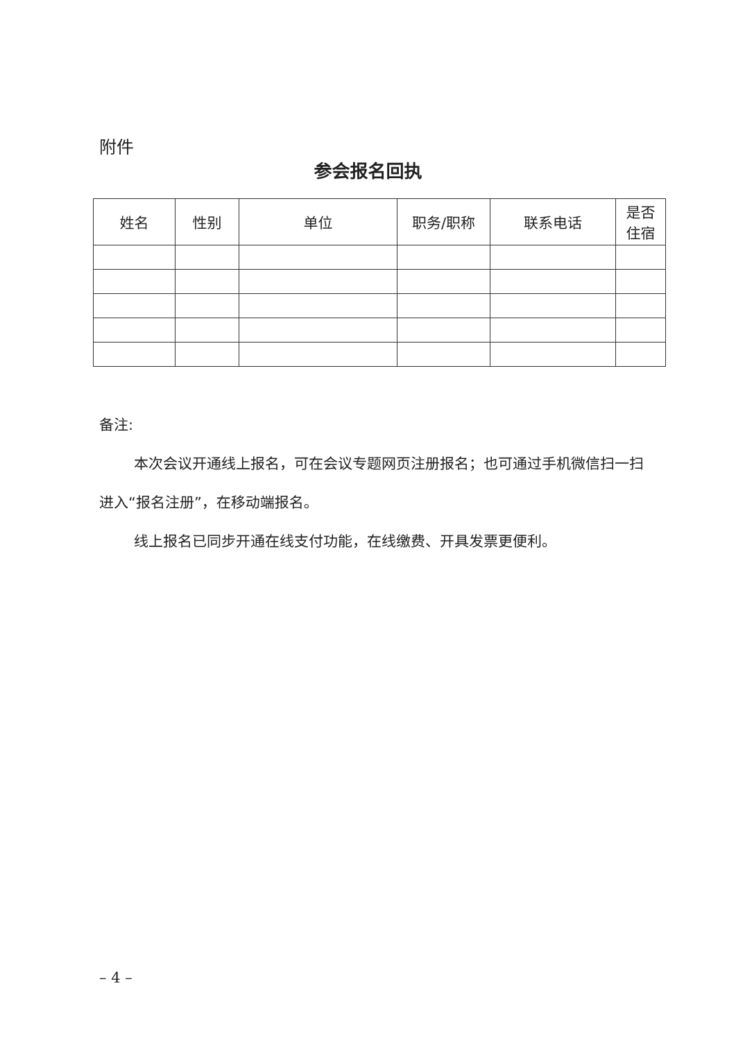附件
参会报名回执
| 姓名 | 性别 | 单位 | 职务/职称 | 联系电话 | 是否 住宿 |
| --- | --- | --- | --- | --- | --- |
备注:
本次会议开通线上报名，可在会议专题网页注册报名；也可通过手机微信扫一扫进入“报名注册”，在移动端报名。
线上报名已同步开通在线支付功能，在线缴费、开具发票更便利。
– 4 –